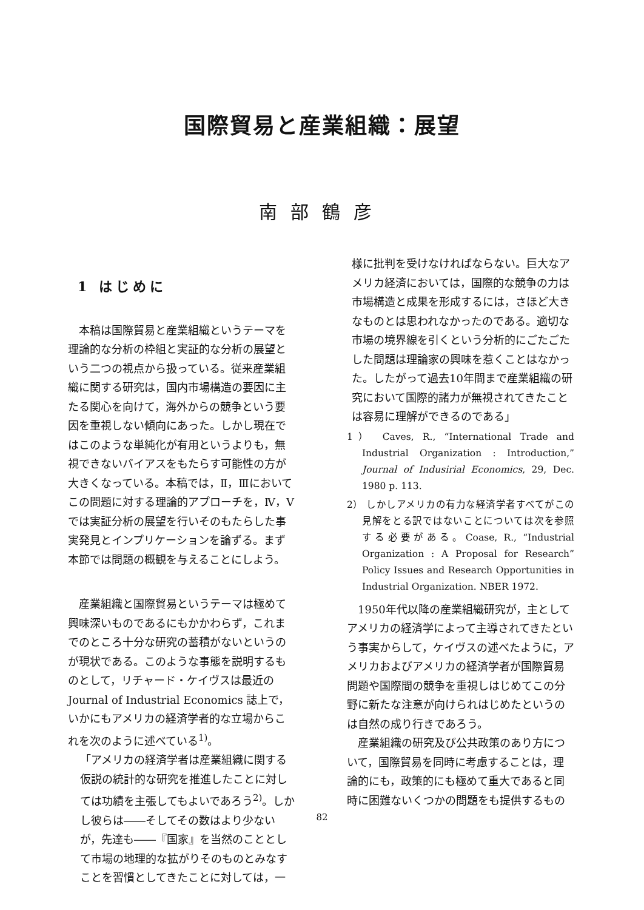国際貿易と産業組織：展望
南部鶴彦
1 はじめに
本稿は国際貿易と産業組織というテーマを理論的な分析の枠組と実証的な分析の展望という二つの視点から扱っている。従来産業組織に関する研究は，国内市場構造の要因に主たる関心を向けて，海外からの競争という要因を重視しない傾向にあった。しかし現在ではこのような単純化が有用というよりも，無視できないバイアスをもたらす可能性の方が大きくなっている。本稿では，Ⅱ，Ⅲにおいてこの問題に対する理論的アプローチを，Ⅳ，Ⅴでは実証分析の展望を行いそのもたらした事実発見とインプリケーションを論ずる。まず本節では問題の概観を与えることにしよう。
産業組織と国際貿易というテーマは極めて興味深いものであるにもかかわらず，これまでのところ十分な研究の蓄積がないというのが現状である。このような事態を説明するものとして，リチャード・ケイヴスは最近の Journal of Industrial Economics 誌上で，いかにもアメリカの経済学者的な立場からこれを次のように述べている<sup>1)</sup>。
「アメリカの経済学者は産業組織に関する仮説の統計的な研究を推進したことに対しては功績を主張してもよいであろう<sup>2)</sup>。しかし彼らは――そしてその数はより少ないが，先達も――『国家』を当然のこととして市場の地理的な拡がりそのものとみなすことを習慣としてきたことに対しては，一
様に批判を受けなければならない。巨大なアメリカ経済においては，国際的な競争の力は市場構造と成果を形成するには，さほど大きなものとは思われなかったのである。適切な市場の境界線を引くという分析的にごたごたした問題は理論家の興味を惹くことはなかった。したがって過去10年間まで産業組織の研究において国際的諸力が無視されてきたことは容易に理解ができるのである」
1） Caves, R., “International Trade and Industrial Organization : Introduction,” Journal of Indusirial Economics, 29, Dec. 1980 p. 113.
2） しかしアメリカの有力な経済学者すべてがこの見解をとる訳ではないことについては次を参照する必要がある。Coase, R., “Industrial Organization : A Proposal for Research” Policy Issues and Research Opportunities in Industrial Organization. NBER 1972.
1950年代以降の産業組織研究が，主としてアメリカの経済学によって主導されてきたという事実からして，ケイヴスの述べたように，アメリカおよびアメリカの経済学者が国際貿易問題や国際間の競争を重視しはじめてこの分野に新たな注意が向けられはじめたというのは自然の成り行きであろう。
産業組織の研究及び公共政策のあり方について，国際貿易を同時に考慮することは，理論的にも，政策的にも極めて重大であると同時に困難ないくつかの問題をも提供するもの
82